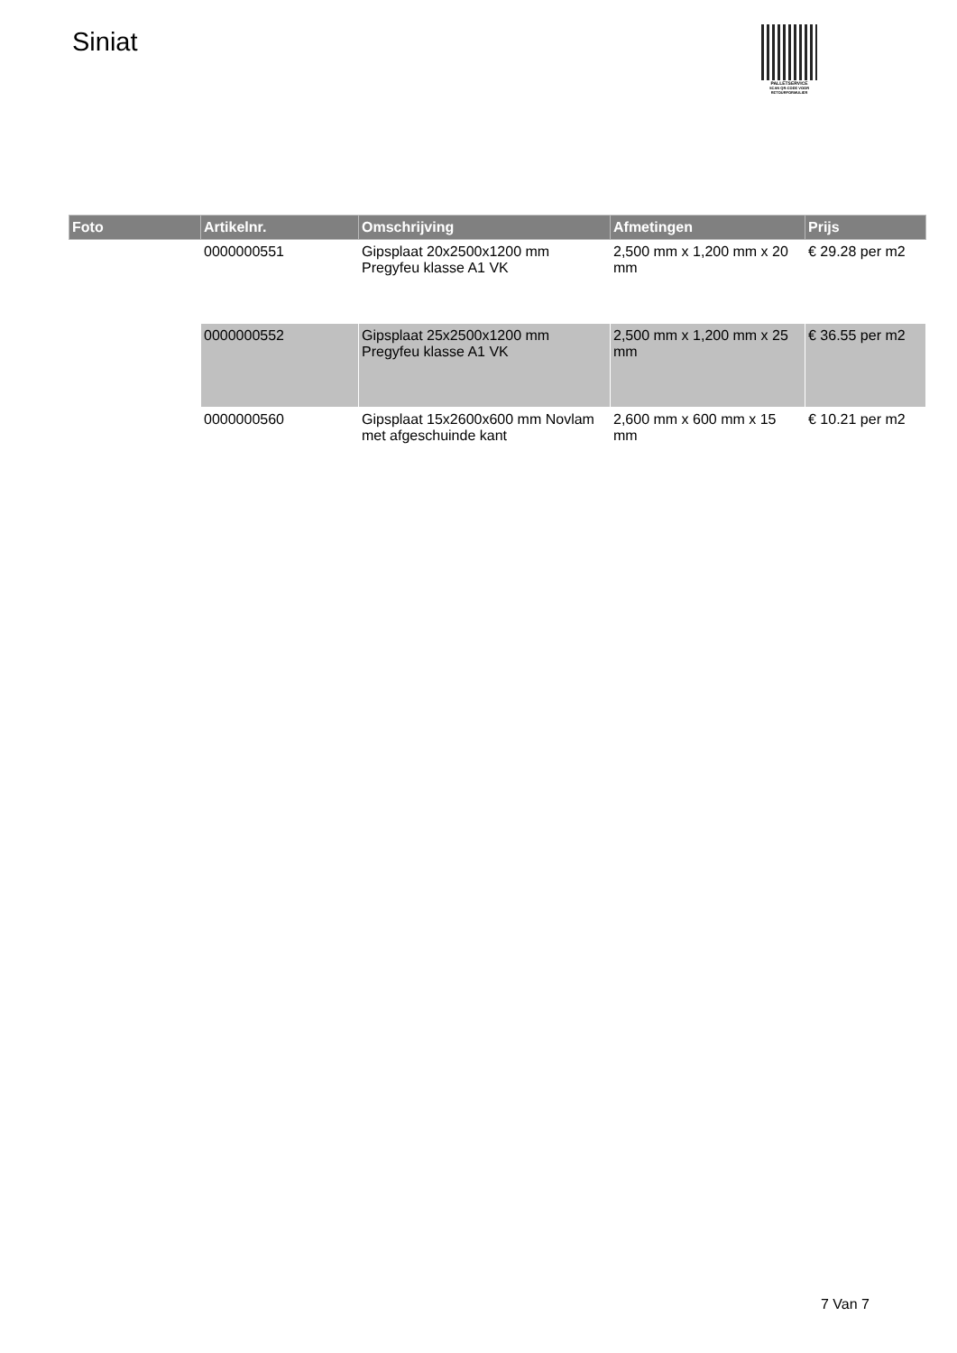Siniat
PALLETSERVICE
SCAN QR-CODE VOOR RETOURFORMULIER
| Foto | Artikelnr. | Omschrijving | Afmetingen | Prijs |
| --- | --- | --- | --- | --- |
| | 0000000551 | Gipsplaat 20x2500x1200 mm Pregyfeu klasse A1 VK | 2,500 mm x 1,200 mm x 20 mm | € 29.28 per m2 |
| | 0000000552 | Gipsplaat 25x2500x1200 mm Pregyfeu klasse A1 VK | 2,500 mm x 1,200 mm x 25 mm | € 36.55 per m2 |
| | 0000000560 | Gipsplaat 15x2600x600 mm Novlam met afgeschuinde kant | 2,600 mm x 600 mm x 15 mm | € 10.21 per m2 |
7 Van 7